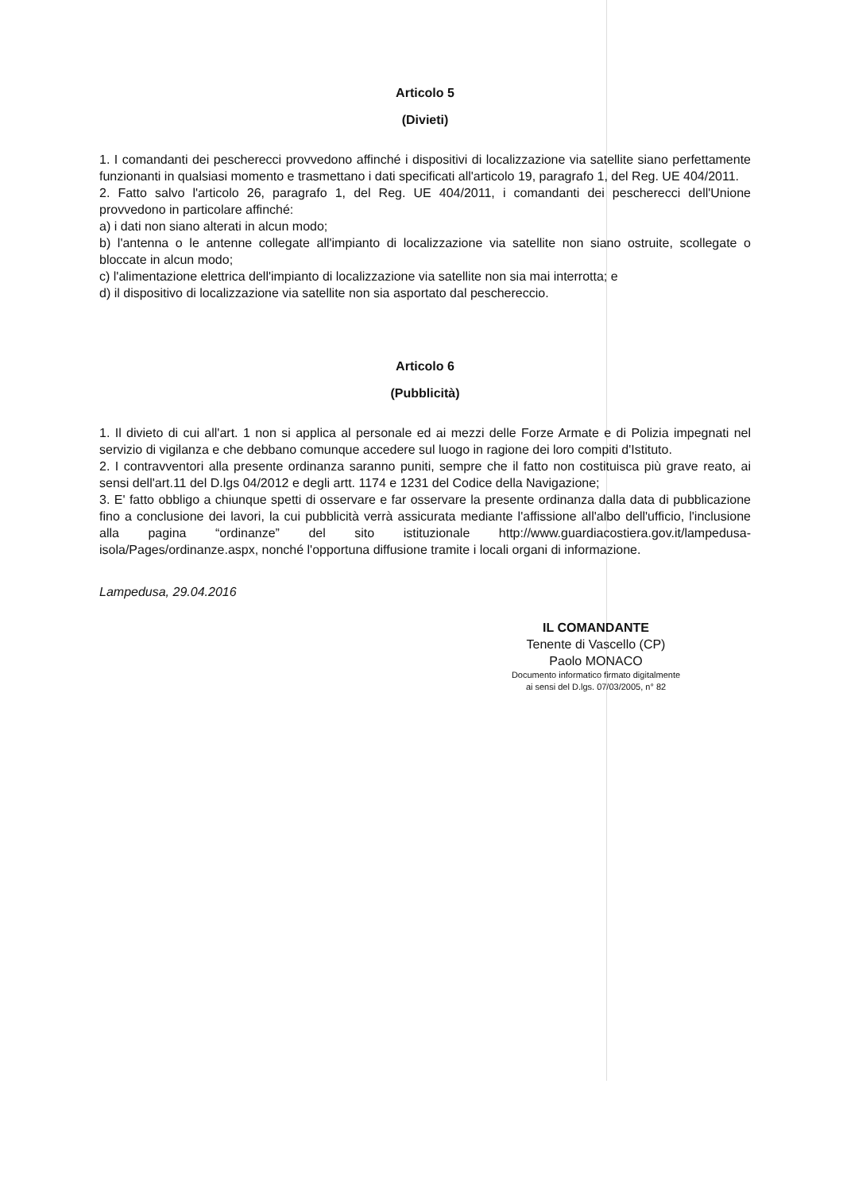Articolo 5
(Divieti)
1. I comandanti dei pescherecci provvedono affinché i dispositivi di localizzazione via satellite siano perfettamente funzionanti in qualsiasi momento e trasmettano i dati specificati all'articolo 19, paragrafo 1, del Reg. UE 404/2011.
2. Fatto salvo l'articolo 26, paragrafo 1, del Reg. UE 404/2011, i comandanti dei pescherecci dell'Unione provvedono in particolare affinché:
a) i dati non siano alterati in alcun modo;
b) l'antenna o le antenne collegate all'impianto di localizzazione via satellite non siano ostruite, scollegate o bloccate in alcun modo;
c) l'alimentazione elettrica dell'impianto di localizzazione via satellite non sia mai interrotta; e
d) il dispositivo di localizzazione via satellite non sia asportato dal peschereccio.
Articolo 6
(Pubblicità)
1. Il divieto di cui all'art. 1 non si applica al personale ed ai mezzi delle Forze Armate e di Polizia impegnati nel servizio di vigilanza e che debbano comunque accedere sul luogo in ragione dei loro compiti d'Istituto.
2. I contravventori alla presente ordinanza saranno puniti, sempre che il fatto non costituisca più grave reato, ai sensi dell'art.11 del D.lgs 04/2012 e degli artt. 1174 e 1231 del Codice della Navigazione;
3. E' fatto obbligo a chiunque spetti di osservare e far osservare la presente ordinanza dalla data di pubblicazione fino a conclusione dei lavori, la cui pubblicità verrà assicurata mediante l'affissione all'albo dell'ufficio, l'inclusione alla pagina “ordinanze” del sito istituzionale http://www.guardiacostiera.gov.it/lampedusa-isola/Pages/ordinanze.aspx, nonché l'opportuna diffusione tramite i locali organi di informazione.
Lampedusa, 29.04.2016
IL COMANDANTE
Tenente di Vascello (CP)
Paolo MONACO
Documento informatico firmato digitalmente
ai sensi del D.lgs. 07/03/2005, n° 82